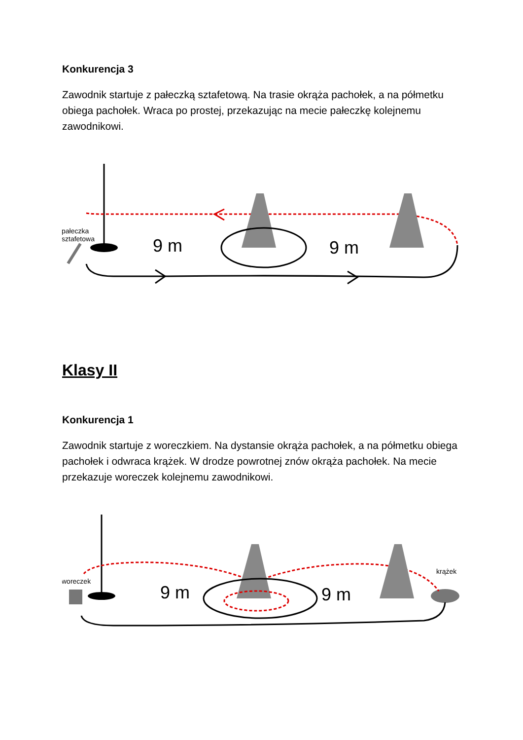Konkurencja 3
Zawodnik startuje z pałeczką sztafetową. Na trasie okrąża pachołek, a na półmetku obiega pachołek. Wraca po prostej, przekazując na mecie pałeczkę kolejnemu zawodnikowi.
pałeczka
sztafetowa
9 m
9 m
Klasy II
Konkurencja 1
Zawodnik startuje z woreczkiem. Na dystansie okrąża pachołek, a na półmetku obiega pachołek i odwraca krążek. W drodze powrotnej znów okrąża pachołek. Na mecie przekazuje woreczek kolejnemu zawodnikowi.
woreczek
krążek
9 m
9 m